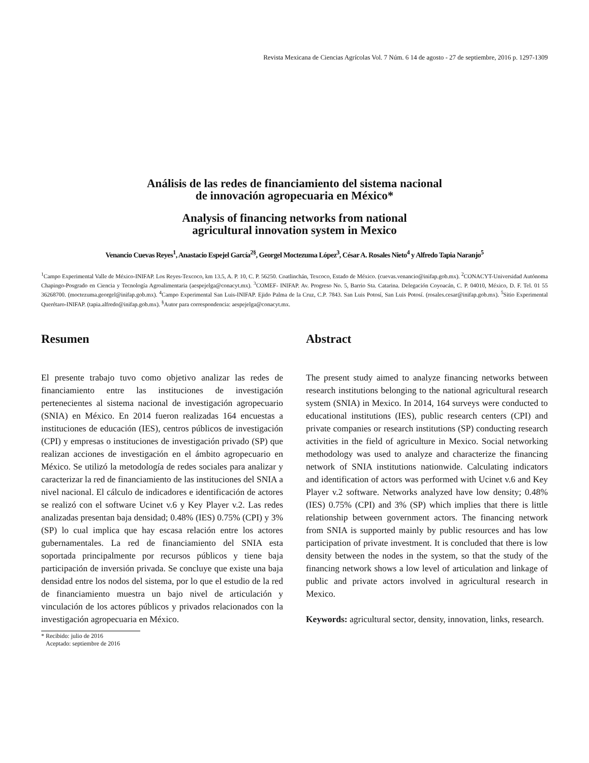Revista Mexicana de Ciencias Agrícolas Vol. 7 Núm. 6 14 de agosto - 27 de septiembre, 2016 p. 1297-1309
Análisis de las redes de financiamiento del sistema nacional
de innovación agropecuaria en México*
Analysis of financing networks from national
agricultural innovation system in Mexico
Venancio Cuevas Reyes<sup>1</sup>, Anastacio Espejel García<sup>2§</sup>, Georgel Moctezuma López<sup>3</sup>, César A. Rosales Nieto<sup>4</sup> y Alfredo Tapia Naranjo<sup>5</sup>
<sup>1</sup> Campo Experimental Valle de México-INIFAP. Los Reyes-Texcoco, km 13.5, A. P. 10, C. P. 56250. Coatlinchán, Texcoco, Estado de México. (cuevas.venancio@inifap.gob.mx). <sup>2</sup>CONACYT-Universidad Autónoma Chapingo-Posgrado en Ciencia y Tecnología Agroalimentaria (aespejelga@conacyt.mx). <sup>3</sup>COMEF- INIFAP. Av. Progreso No. 5, Barrio Sta. Catarina. Delegación Coyoacán, C. P. 04010, México, D. F. Tel. 01 55 36268700. (moctezuma.georgel@inifap.gob.mx). <sup>4</sup>Campo Experimental San Luis-INIFAP. Ejido Palma de la Cruz, C.P. 7843. San Luis Potosí, San Luis Potosí. (rosales.cesar@inifap.gob.mx). <sup>5</sup>Sitio Experimental Querétaro-INIFAP. (tapia.alfredo@inifap.gob.mx). <sup>§</sup>Autor para correspondencia: aespejelga@conacyt.mx.
Resumen
El presente trabajo tuvo como objetivo analizar las redes de financiamiento entre las instituciones de investigación pertenecientes al sistema nacional de investigación agropecuario (SNIA) en México. En 2014 fueron realizadas 164 encuestas a instituciones de educación (IES), centros públicos de investigación (CPI) y empresas o instituciones de investigación privado (SP) que realizan acciones de investigación en el ámbito agropecuario en México. Se utilizó la metodología de redes sociales para analizar y caracterizar la red de financiamiento de las instituciones del SNIA a nivel nacional. El cálculo de indicadores e identificación de actores se realizó con el software Ucinet v.6 y Key Player v.2. Las redes analizadas presentan baja densidad; 0.48% (IES) 0.75% (CPI) y 3% (SP) lo cual implica que hay escasa relación entre los actores gubernamentales. La red de financiamiento del SNIA esta soportada principalmente por recursos públicos y tiene baja participación de inversión privada. Se concluye que existe una baja densidad entre los nodos del sistema, por lo que el estudio de la red de financiamiento muestra un bajo nivel de articulación y vinculación de los actores públicos y privados relacionados con la investigación agropecuaria en México.
* Recibido: julio de 2016
Aceptado: septiembre de 2016
Abstract
The present study aimed to analyze financing networks between research institutions belonging to the national agricultural research system (SNIA) in Mexico. In 2014, 164 surveys were conducted to educational institutions (IES), public research centers (CPI) and private companies or research institutions (SP) conducting research activities in the field of agriculture in Mexico. Social networking methodology was used to analyze and characterize the financing network of SNIA institutions nationwide. Calculating indicators and identification of actors was performed with Ucinet v.6 and Key Player v.2 software. Networks analyzed have low density; 0.48% (IES) 0.75% (CPI) and 3% (SP) which implies that there is little relationship between government actors. The financing network from SNIA is supported mainly by public resources and has low participation of private investment. It is concluded that there is low density between the nodes in the system, so that the study of the financing network shows a low level of articulation and linkage of public and private actors involved in agricultural research in Mexico.
Keywords: agricultural sector, density, innovation, links, research.